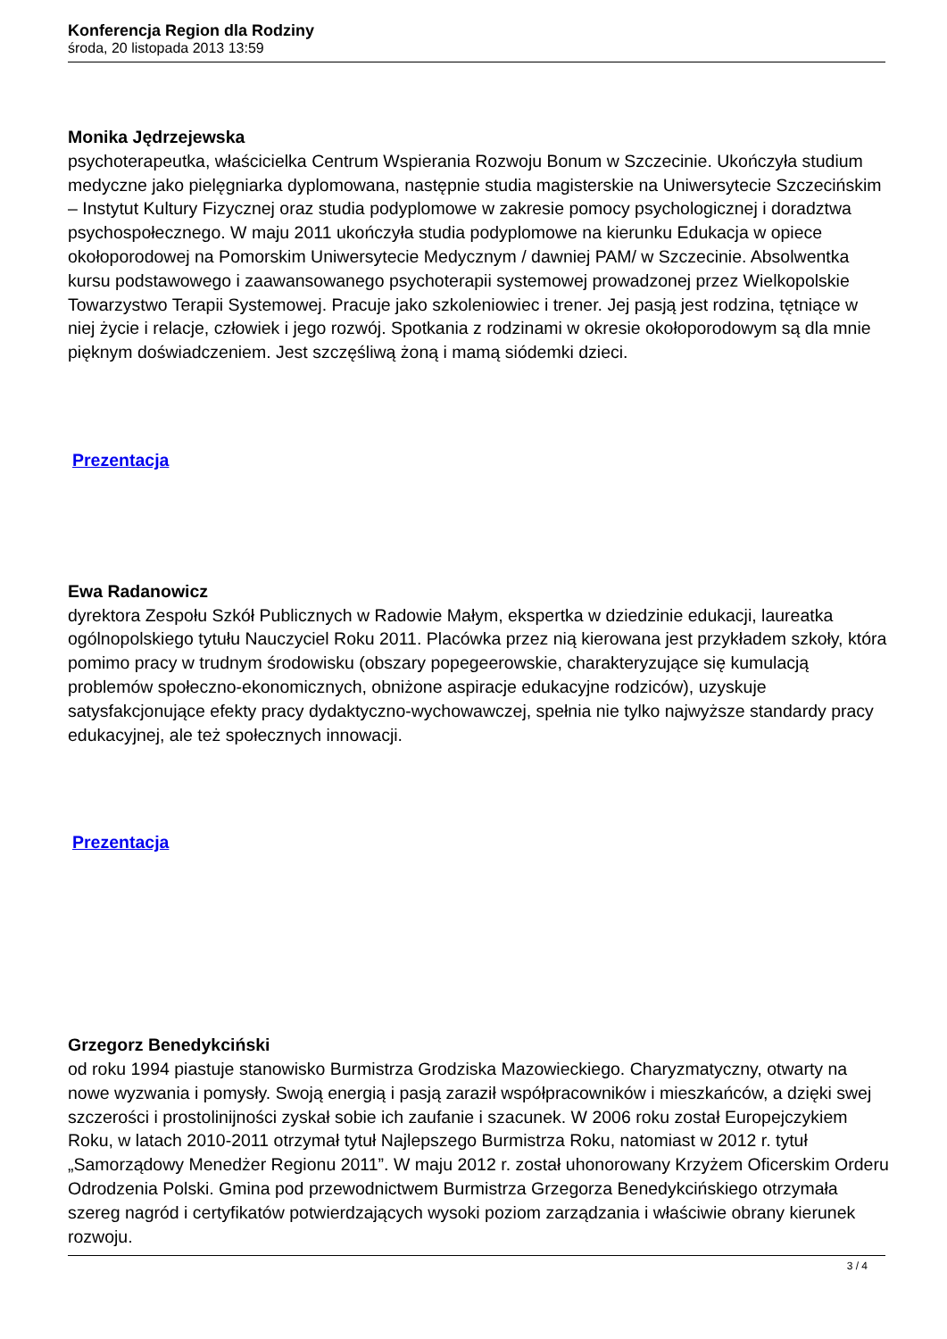Konferencja Region dla Rodziny
środa, 20 listopada 2013 13:59
Monika Jędrzejewska
psychoterapeutka, właścicielka Centrum Wspierania Rozwoju Bonum w Szczecinie. Ukończyła studium medyczne jako pielęgniarka dyplomowana, następnie studia magisterskie na Uniwersytecie Szczecińskim – Instytut Kultury Fizycznej oraz studia podyplomowe w zakresie pomocy psychologicznej i doradztwa psychospołecznego. W maju 2011 ukończyła studia podyplomowe na kierunku Edukacja w opiece okołoporodowej na Pomorskim Uniwersytecie Medycznym / dawniej PAM/ w Szczecinie. Absolwentka kursu podstawowego i zaawansowanego psychoterapii systemowej prowadzonej przez Wielkopolskie Towarzystwo Terapii Systemowej. Pracuje jako szkoleniowiec i trener. Jej pasją jest rodzina, tętniące w niej życie i relacje, człowiek i jego rozwój. Spotkania z rodzinami w okresie okołoporodowym są dla mnie pięknym doświadczeniem. Jest szczęśliwą żoną i mamą siódemki dzieci.
Prezentacja
Ewa Radanowicz
dyrektora Zespołu Szkół Publicznych w Radowie Małym, ekspertka w dziedzinie edukacji, laureatka ogólnopolskiego tytułu Nauczyciel Roku 2011. Placówka przez nią kierowana jest przykładem szkoły, która pomimo pracy w trudnym środowisku (obszary popegeerowskie, charakteryzujące się kumulacją problemów społeczno-ekonomicznych, obniżone aspiracje edukacyjne rodziców), uzyskuje satysfakcjonujące efekty pracy dydaktyczno-wychowawczej, spełnia nie tylko najwyższe standardy pracy edukacyjnej, ale też społecznych innowacji.
Prezentacja
Grzegorz Benedykciński
od roku 1994 piastuje stanowisko Burmistrza Grodziska Mazowieckiego. Charyzmatyczny, otwarty na nowe wyzwania i pomysły. Swoją energią i pasją zaraził współpracowników i mieszkańców, a dzięki swej szczerości i prostolinijności zyskał sobie ich zaufanie i szacunek. W 2006 roku został Europejczykiem Roku, w latach 2010-2011 otrzymał tytuł Najlepszego Burmistrza Roku, natomiast w 2012 r. tytuł „Samorządowy Menedżer Regionu 2011”. W maju 2012 r. został uhonorowany Krzyżem Oficerskim Orderu Odrodzenia Polski. Gmina pod przewodnictwem Burmistrza Grzegorza Benedykcińskiego otrzymała szereg nagród i certyfikatów potwierdzających wysoki poziom zarządzania i właściwie obrany kierunek rozwoju.
3 / 4